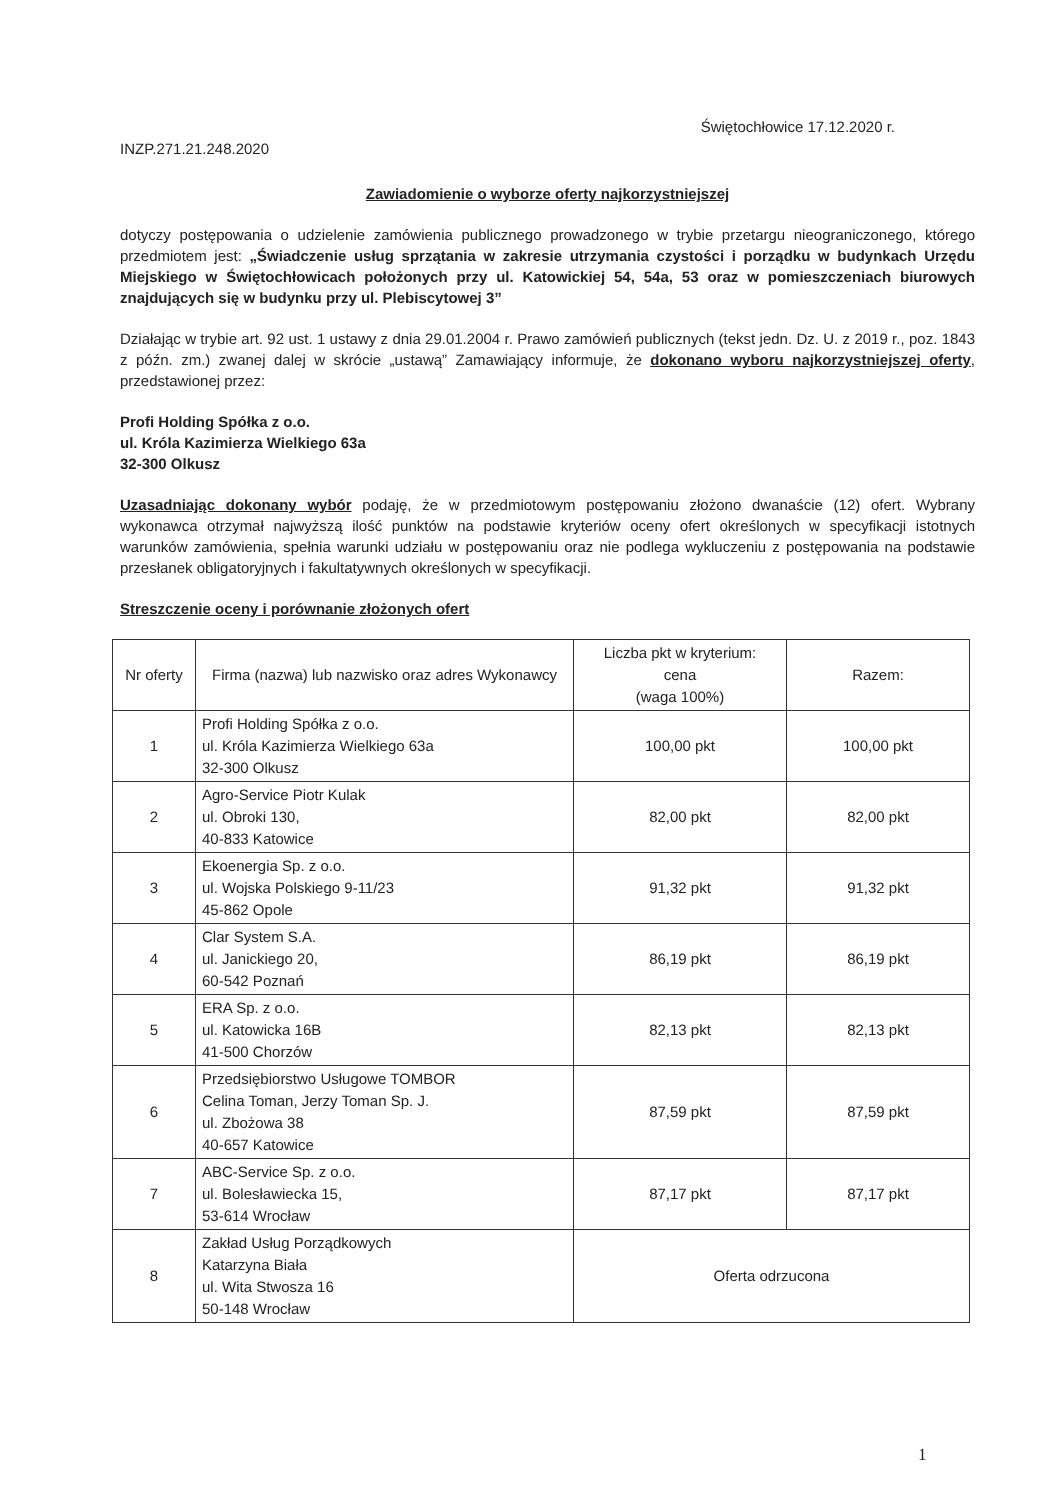INZP.271.21.248.2020
Świętochłowice 17.12.2020 r.
Zawiadomienie o wyborze oferty najkorzystniejszej
dotyczy postępowania o udzielenie zamówienia publicznego prowadzonego w trybie przetargu nieograniczonego, którego przedmiotem jest: „Świadczenie usług sprzątania w zakresie utrzymania czystości i porządku w budynkach Urzędu Miejskiego w Świętochłowicach położonych przy ul. Katowickiej 54, 54a, 53 oraz w pomieszczeniach biurowych znajdujących się w budynku przy ul. Plebiscytowej 3”
Działając w trybie art. 92 ust. 1 ustawy z dnia 29.01.2004 r. Prawo zamówień publicznych (tekst jedn. Dz. U. z 2019 r., poz. 1843 z późn. zm.) zwanej dalej w skrócie „ustawą” Zamawiający informuje, że dokonano wyboru najkorzystniejszej oferty, przedstawionej przez:
Profi Holding Spółka z o.o.
ul. Króla Kazimierza Wielkiego 63a
32-300 Olkusz
Uzasadniając dokonany wybór podaję, że w przedmiotowym postępowaniu złożono dwanaście (12) ofert. Wybrany wykonawca otrzymał najwyższą ilość punktów na podstawie kryteriów oceny ofert określonych w specyfikacji istotnych warunków zamówienia, spełnia warunki udziału w postępowaniu oraz nie podlega wykluczeniu z postępowania na podstawie przesłanek obligatoryjnych i fakultatywnych określonych w specyfikacji.
Streszczenie oceny i porównanie złożonych ofert
| Nr oferty | Firma (nazwa) lub nazwisko oraz adres Wykonawcy | Liczba pkt w kryterium: cena (waga 100%) | Razem: |
| --- | --- | --- | --- |
| 1 | Profi Holding Spółka z o.o. ul. Króla Kazimierza Wielkiego 63a 32-300 Olkusz | 100,00 pkt | 100,00 pkt |
| 2 | Agro-Service Piotr Kulak ul. Obroki 130, 40-833 Katowice | 82,00 pkt | 82,00 pkt |
| 3 | Ekoenergia Sp. z o.o. ul. Wojska Polskiego 9-11/23 45-862 Opole | 91,32 pkt | 91,32 pkt |
| 4 | Clar System S.A. ul. Janickiego 20, 60-542 Poznań | 86,19 pkt | 86,19 pkt |
| 5 | ERA Sp. z o.o. ul. Katowicka 16B 41-500 Chorzów | 82,13 pkt | 82,13 pkt |
| 6 | Przedsiębiorstwo Usługowe TOMBOR Celina Toman, Jerzy Toman Sp. J. ul. Zbożowa 38 40-657 Katowice | 87,59 pkt | 87,59 pkt |
| 7 | ABC-Service Sp. z o.o. ul. Bolesławiecka 15, 53-614 Wrocław | 87,17 pkt | 87,17 pkt |
| 8 | Zakład Usług Porządkowych Katarzyna Biała ul. Wita Stwosza 16 50-148 Wrocław | Oferta odrzucona | |
1